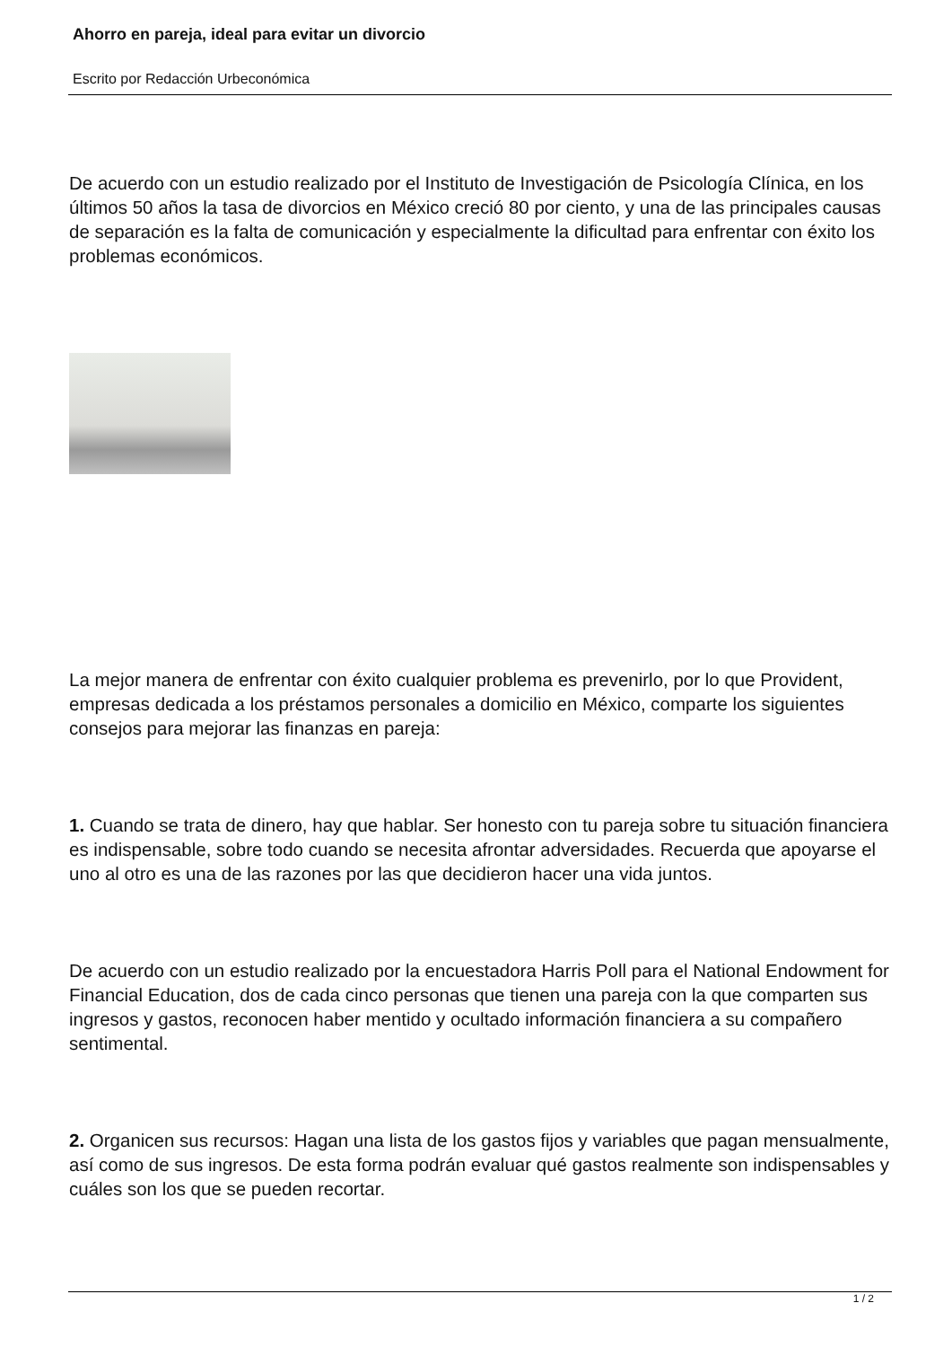Ahorro en pareja, ideal para evitar un divorcio
Escrito por Redacción Urbeconómica
De acuerdo con un estudio realizado por el Instituto de Investigación de Psicología Clínica, en los últimos 50 años la tasa de divorcios en México creció 80 por ciento, y una de las principales causas de separación es la falta de comunicación y especialmente la dificultad para enfrentar con éxito los problemas económicos.
La mejor manera de enfrentar con éxito cualquier problema es prevenirlo, por lo que Provident, empresas dedicada a los préstamos personales a domicilio en México, comparte los siguientes consejos para mejorar las finanzas en pareja:
1. Cuando se trata de dinero, hay que hablar. Ser honesto con tu pareja sobre tu situación financiera es indispensable, sobre todo cuando se necesita afrontar adversidades. Recuerda que apoyarse el uno al otro es una de las razones por las que decidieron hacer una vida juntos.
De acuerdo con un estudio realizado por la encuestadora Harris Poll para el National Endowment for Financial Education, dos de cada cinco personas que tienen una pareja con la que comparten sus ingresos y gastos, reconocen haber mentido y ocultado información financiera a su compañero sentimental.
2. Organicen sus recursos: Hagan una lista de los gastos fijos y variables que pagan mensualmente, así como de sus ingresos. De esta forma podrán evaluar qué gastos realmente son indispensables y cuáles son los que se pueden recortar.
1 / 2